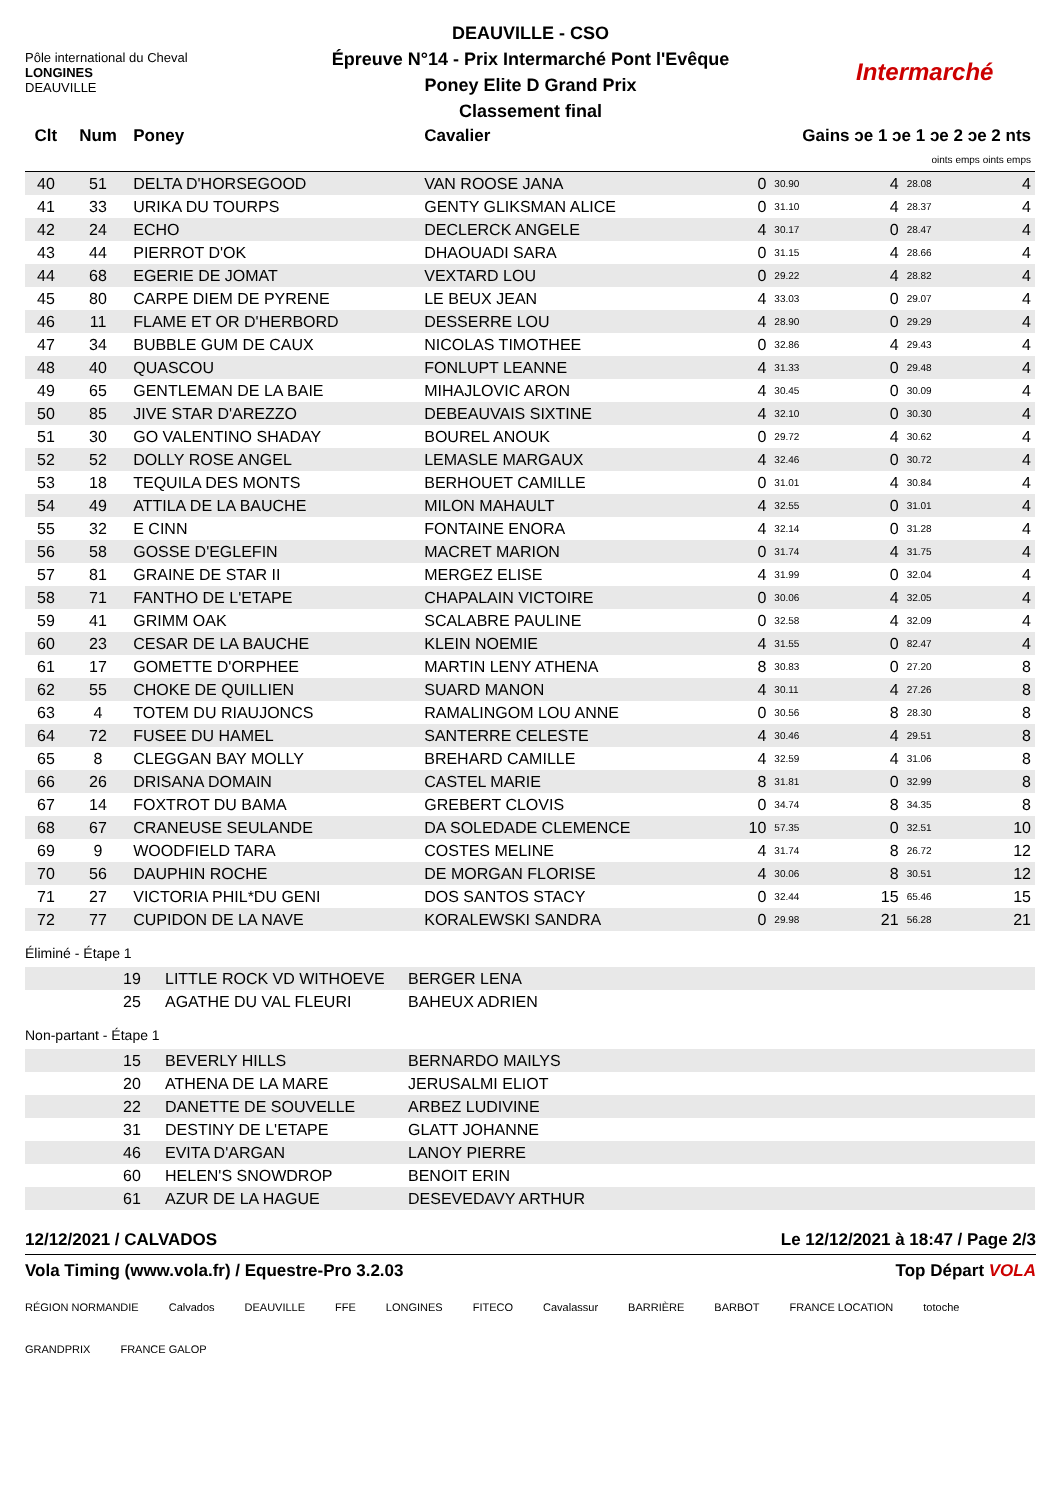Pôle international du Cheval
LONGINES
DEAUVILLE
DEAUVILLE - CSO
Épreuve N°14 - Prix Intermarché Pont l'Evêque
Poney Elite D Grand Prix
Classement final
Intermarché
| Clt | Num | Poney | Cavalier | Gains ɔe 1 ɔe 1 ɔe 2 ɔe 2 nts | | | | |
| --- | --- | --- | --- | --- | --- | --- | --- | --- |
| | | | | oints emps oints emps | | | | |
| 40 | 51 | DELTA D'HORSEGOOD | VAN ROOSE JANA | 0 | 30.90 | 4 | 28.08 | 4 |
| 41 | 33 | URIKA DU TOURPS | GENTY GLIKSMAN ALICE | 0 | 31.10 | 4 | 28.37 | 4 |
| 42 | 24 | ECHO | DECLERCK ANGELE | 4 | 30.17 | 0 | 28.47 | 4 |
| 43 | 44 | PIERROT D'OK | DHAOUADI SARA | 0 | 31.15 | 4 | 28.66 | 4 |
| 44 | 68 | EGERIE DE JOMAT | VEXTARD LOU | 0 | 29.22 | 4 | 28.82 | 4 |
| 45 | 80 | CARPE DIEM DE PYRENE | LE BEUX JEAN | 4 | 33.03 | 0 | 29.07 | 4 |
| 46 | 11 | FLAME ET OR D'HERBORD | DESSERRE LOU | 4 | 28.90 | 0 | 29.29 | 4 |
| 47 | 34 | BUBBLE GUM DE CAUX | NICOLAS TIMOTHEE | 0 | 32.86 | 4 | 29.43 | 4 |
| 48 | 40 | QUASCOU | FONLUPT LEANNE | 4 | 31.33 | 0 | 29.48 | 4 |
| 49 | 65 | GENTLEMAN DE LA BAIE | MIHAJLOVIC ARON | 4 | 30.45 | 0 | 30.09 | 4 |
| 50 | 85 | JIVE STAR D'AREZZO | DEBEAUVAIS SIXTINE | 4 | 32.10 | 0 | 30.30 | 4 |
| 51 | 30 | GO VALENTINO SHADAY | BOUREL ANOUK | 0 | 29.72 | 4 | 30.62 | 4 |
| 52 | 52 | DOLLY ROSE ANGEL | LEMASLE MARGAUX | 4 | 32.46 | 0 | 30.72 | 4 |
| 53 | 18 | TEQUILA DES MONTS | BERHOUET CAMILLE | 0 | 31.01 | 4 | 30.84 | 4 |
| 54 | 49 | ATTILA DE LA BAUCHE | MILON MAHAULT | 4 | 32.55 | 0 | 31.01 | 4 |
| 55 | 32 | E CINN | FONTAINE ENORA | 4 | 32.14 | 0 | 31.28 | 4 |
| 56 | 58 | GOSSE D'EGLEFIN | MACRET MARION | 0 | 31.74 | 4 | 31.75 | 4 |
| 57 | 81 | GRAINE DE STAR II | MERGEZ ELISE | 4 | 31.99 | 0 | 32.04 | 4 |
| 58 | 71 | FANTHO DE L'ETAPE | CHAPALAIN VICTOIRE | 0 | 30.06 | 4 | 32.05 | 4 |
| 59 | 41 | GRIMM OAK | SCALABRE PAULINE | 0 | 32.58 | 4 | 32.09 | 4 |
| 60 | 23 | CESAR DE LA BAUCHE | KLEIN NOEMIE | 4 | 31.55 | 0 | 82.47 | 4 |
| 61 | 17 | GOMETTE D'ORPHEE | MARTIN LENY ATHENA | 8 | 30.83 | 0 | 27.20 | 8 |
| 62 | 55 | CHOKE DE QUILLIEN | SUARD MANON | 4 | 30.11 | 4 | 27.26 | 8 |
| 63 | 4 | TOTEM DU RIAUJONCS | RAMALINGOM LOU ANNE | 0 | 30.56 | 8 | 28.30 | 8 |
| 64 | 72 | FUSEE DU HAMEL | SANTERRE CELESTE | 4 | 30.46 | 4 | 29.51 | 8 |
| 65 | 8 | CLEGGAN BAY MOLLY | BREHARD CAMILLE | 4 | 32.59 | 4 | 31.06 | 8 |
| 66 | 26 | DRISANA DOMAIN | CASTEL MARIE | 8 | 31.81 | 0 | 32.99 | 8 |
| 67 | 14 | FOXTROT DU BAMA | GREBERT CLOVIS | 0 | 34.74 | 8 | 34.35 | 8 |
| 68 | 67 | CRANEUSE SEULANDE | DA SOLEDADE CLEMENCE | 10 | 57.35 | 0 | 32.51 | 10 |
| 69 | 9 | WOODFIELD TARA | COSTES MELINE | 4 | 31.74 | 8 | 26.72 | 12 |
| 70 | 56 | DAUPHIN ROCHE | DE MORGAN FLORISE | 4 | 30.06 | 8 | 30.51 | 12 |
| 71 | 27 | VICTORIA PHIL*DU GENI | DOS SANTOS STACY | 0 | 32.44 | 15 | 65.46 | 15 |
| 72 | 77 | CUPIDON DE LA NAVE | KORALEWSKI SANDRA | 0 | 29.98 | 21 | 56.28 | 21 |
Éliminé - Étape 1
| | 19 | LITTLE ROCK VD WITHOEVE | BERGER LENA |
| | 25 | AGATHE DU VAL FLEURI | BAHEUX ADRIEN |
Non-partant - Étape 1
| | 15 | BEVERLY HILLS | BERNARDO MAILYS |
| | 20 | ATHENA DE LA MARE | JERUSALMI ELIOT |
| | 22 | DANETTE DE SOUVELLE | ARBEZ LUDIVINE |
| | 31 | DESTINY DE L'ETAPE | GLATT JOHANNE |
| | 46 | EVITA D'ARGAN | LANOY PIERRE |
| | 60 | HELEN'S SNOWDROP | BENOIT ERIN |
| | 61 | AZUR DE LA HAGUE | DESEVEDAVY ARTHUR |
12/12/2021 / CALVADOS Le 12/12/2021 à 18:47 / Page 2/3
Vola Timing (www.vola.fr) / Equestre-Pro 3.2.03 Top Départ VOLA
RÉGION NORMANDIE Calvados DEAUVILLE FFE LONGINES FITECO Cavalassur BARRIÈRE BARBOT FRANCE LOCATION totoche GRANDPRIX FRANCE GALOP